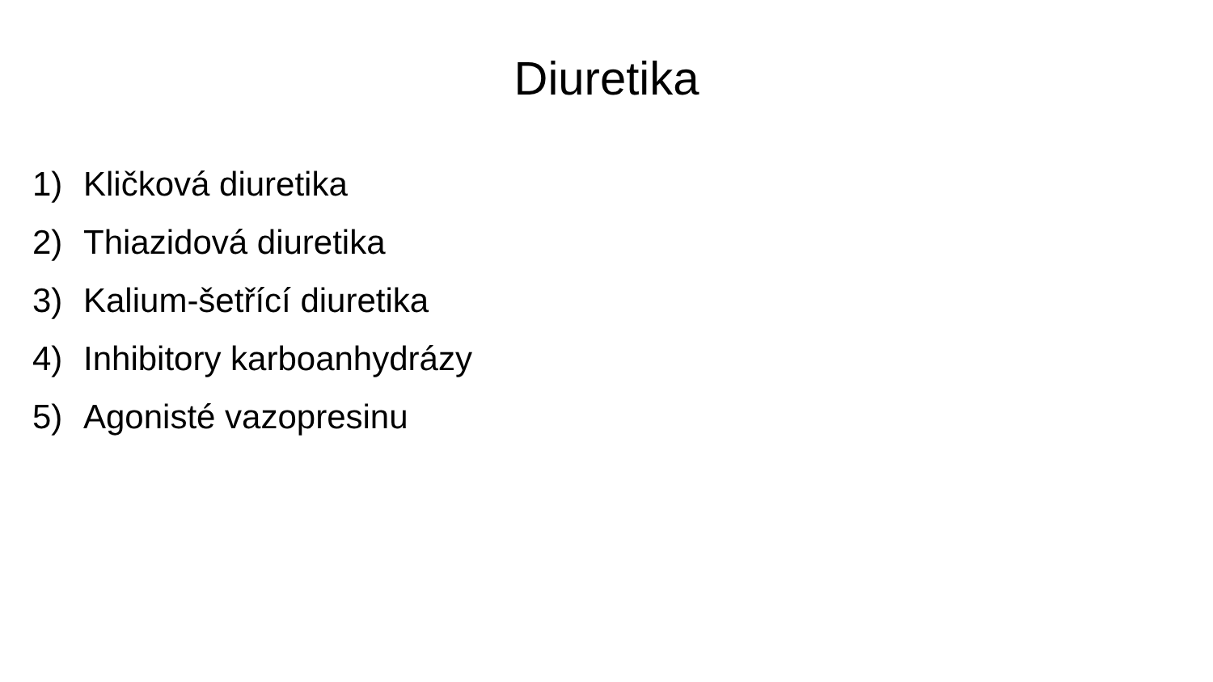Diuretika
1) Kličková diuretika
2) Thiazidová diuretika
3) Kalium-šetřící diuretika
4) Inhibitory karboanhydrázy
5) Agonisté vazopresinu